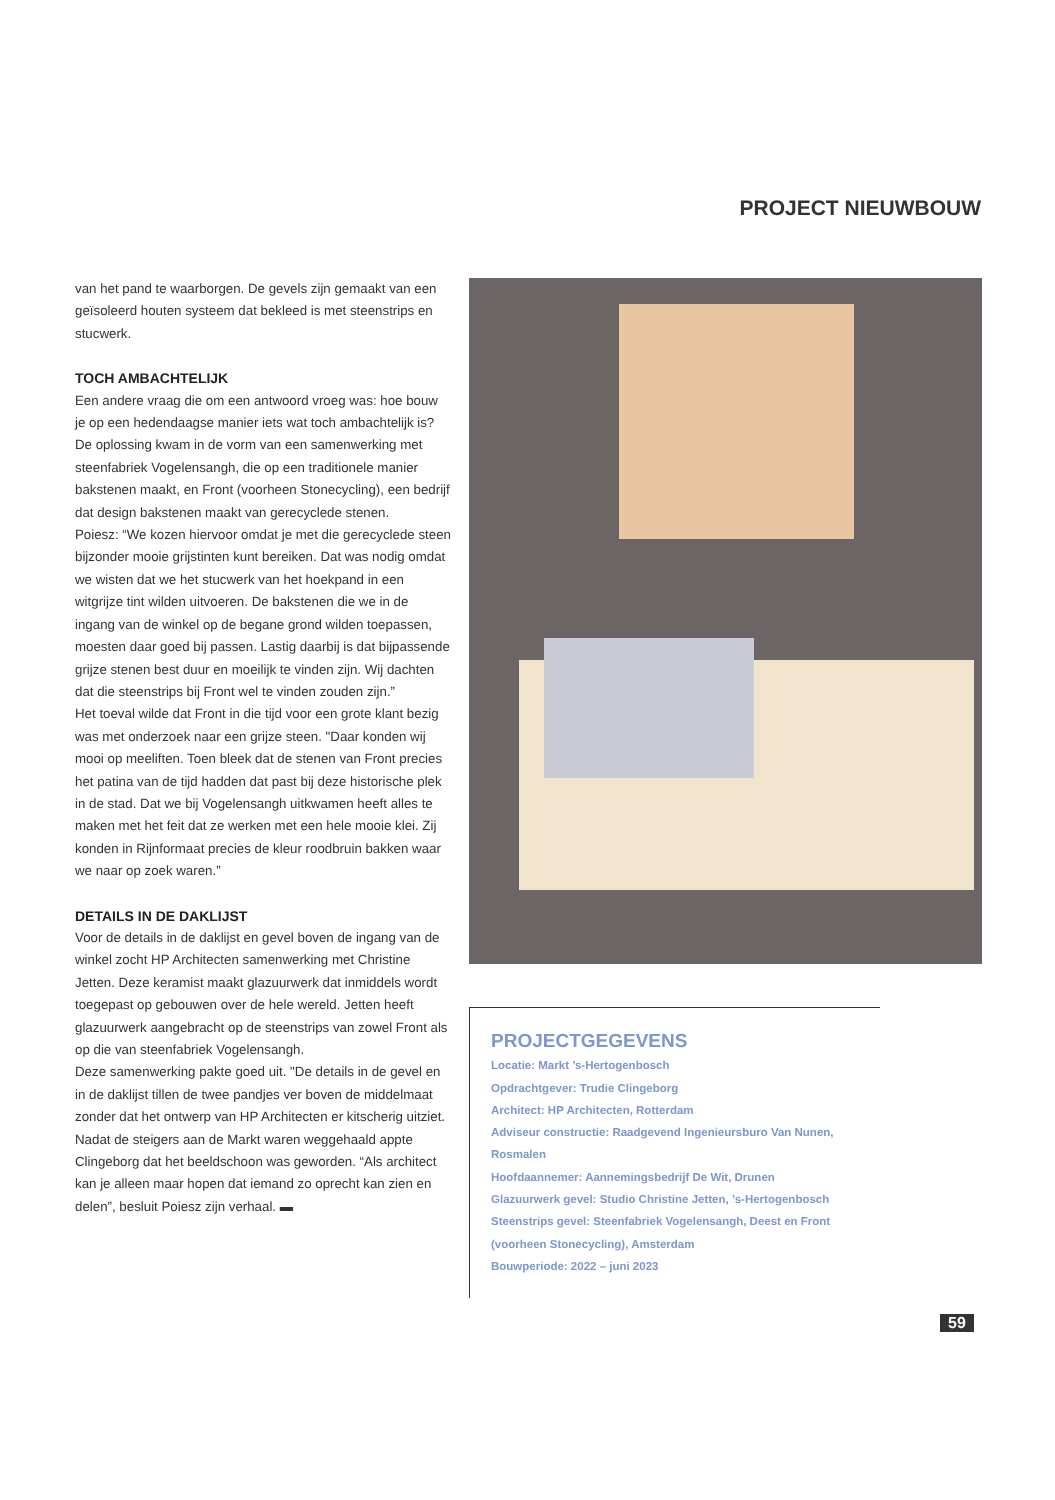PROJECT NIEUWBOUW
van het pand te waarborgen. De gevels zijn gemaakt van een geïsoleerd houten systeem dat bekleed is met steenstrips en stucwerk.
TOCH AMBACHTELIJK
Een andere vraag die om een antwoord vroeg was: hoe bouw je op een hedendaagse manier iets wat toch ambachtelijk is? De oplossing kwam in de vorm van een samenwerking met steenfabriek Vogelensangh, die op een traditionele manier bakstenen maakt, en Front (voorheen Stonecycling), een bedrijf dat design bakstenen maakt van gerecyclede stenen.
Poiesz: “We kozen hiervoor omdat je met die gerecyclede steen bijzonder mooie grijstinten kunt bereiken. Dat was nodig omdat we wisten dat we het stucwerk van het hoekpand in een witgrijze tint wilden uitvoeren. De bakstenen die we in de ingang van de winkel op de begane grond wilden toepassen, moesten daar goed bij passen. Lastig daarbij is dat bijpassende grijze stenen best duur en moeilijk te vinden zijn. Wij dachten dat die steenstrips bij Front wel te vinden zouden zijn.”
Het toeval wilde dat Front in die tijd voor een grote klant bezig was met onderzoek naar een grijze steen. "Daar konden wij mooi op meeliften. Toen bleek dat de stenen van Front precies het patina van de tijd hadden dat past bij deze historische plek in de stad. Dat we bij Vogelensangh uitkwamen heeft alles te maken met het feit dat ze werken met een hele mooie klei. Zij konden in Rijnformaat precies de kleur roodbruin bakken waar we naar op zoek waren.”
DETAILS IN DE DAKLIJST
Voor de details in de daklijst en gevel boven de ingang van de winkel zocht HP Architecten samenwerking met Christine Jetten. Deze keramist maakt glazuurwerk dat inmiddels wordt toegepast op gebouwen over de hele wereld. Jetten heeft glazuurwerk aangebracht op de steenstrips van zowel Front als op die van steenfabriek Vogelensangh.
Deze samenwerking pakte goed uit. "De details in de gevel en in de daklijst tillen de twee pandjes ver boven de middelmaat zonder dat het ontwerp van HP Architecten er kitscherig uitziet. Nadat de steigers aan de Markt waren weggehaald appte Clingeborg dat het beeldschoon was geworden. “Als architect kan je alleen maar hopen dat iemand zo oprecht kan zien en delen”, besluit Poiesz zijn verhaal. ▬
PROJECTGEGEVENS
Locatie: Markt ’s-Hertogenbosch
Opdrachtgever: Trudie Clingeborg
Architect: HP Architecten, Rotterdam
Adviseur constructie: Raadgevend Ingenieursburo Van Nunen, Rosmalen
Hoofdaannemer: Aannemingsbedrijf De Wit, Drunen
Glazuurwerk gevel: Studio Christine Jetten, ’s-Hertogenbosch
Steenstrips gevel: Steenfabriek Vogelensangh, Deest en Front (voorheen Stonecycling), Amsterdam
Bouwperiode: 2022 – juni 2023
59